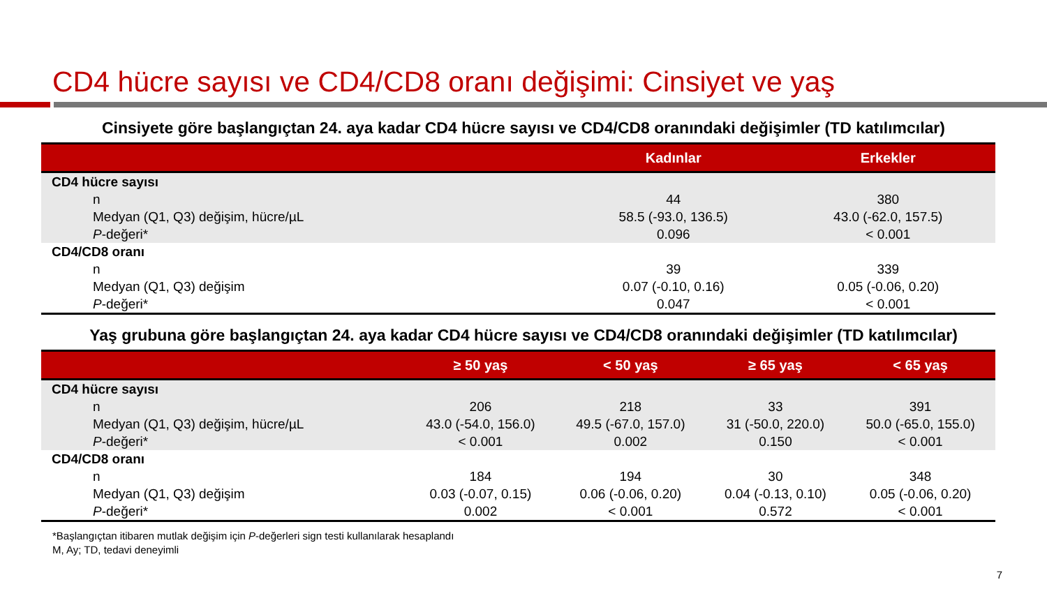CD4 hücre sayısı ve CD4/CD8 oranı değişimi: Cinsiyet ve yaş
Cinsiyete göre başlangıçtan 24. aya kadar CD4 hücre sayısı ve CD4/CD8 oranındaki değişimler (TD katılımcılar)
| | Kadınlar | Erkekler |
| --- | --- | --- |
| CD4 hücre sayısı | | |
| n | 44 | 380 |
| Medyan (Q1, Q3) değişim, hücre/µL | 58.5 (-93.0, 136.5) | 43.0 (-62.0, 157.5) |
| P -değeri* | 0.096 | < 0.001 |
| CD4/CD8 oranı | | |
| n | 39 | 339 |
| Medyan (Q1, Q3) değişim | 0.07 (-0.10, 0.16) | 0.05 (-0.06, 0.20) |
| P -değeri* | 0.047 | < 0.001 |
Yaş grubuna göre başlangıçtan 24. aya kadar CD4 hücre sayısı ve CD4/CD8 oranındaki değişimler (TD katılımcılar)
| | ≥ 50 yaş | < 50 yaş | ≥ 65 yaş | < 65 yaş |
| --- | --- | --- | --- | --- |
| CD4 hücre sayısı | | | | |
| n | 206 | 218 | 33 | 391 |
| Medyan (Q1, Q3) değişim, hücre/µL | 43.0 (-54.0, 156.0) | 49.5 (-67.0, 157.0) | 31 (-50.0, 220.0) | 50.0 (-65.0, 155.0) |
| P -değeri* | < 0.001 | 0.002 | 0.150 | < 0.001 |
| CD4/CD8 oranı | | | | |
| n | 184 | 194 | 30 | 348 |
| Medyan (Q1, Q3) değişim | 0.03 (-0.07, 0.15) | 0.06 (-0.06, 0.20) | 0.04 (-0.13, 0.10) | 0.05 (-0.06, 0.20) |
| P -değeri* | 0.002 | < 0.001 | 0.572 | < 0.001 |
*Başlangıçtan itibaren mutlak değişim için P-değerleri sign testi kullanılarak hesaplandı
M, Ay; TD, tedavi deneyimli
7